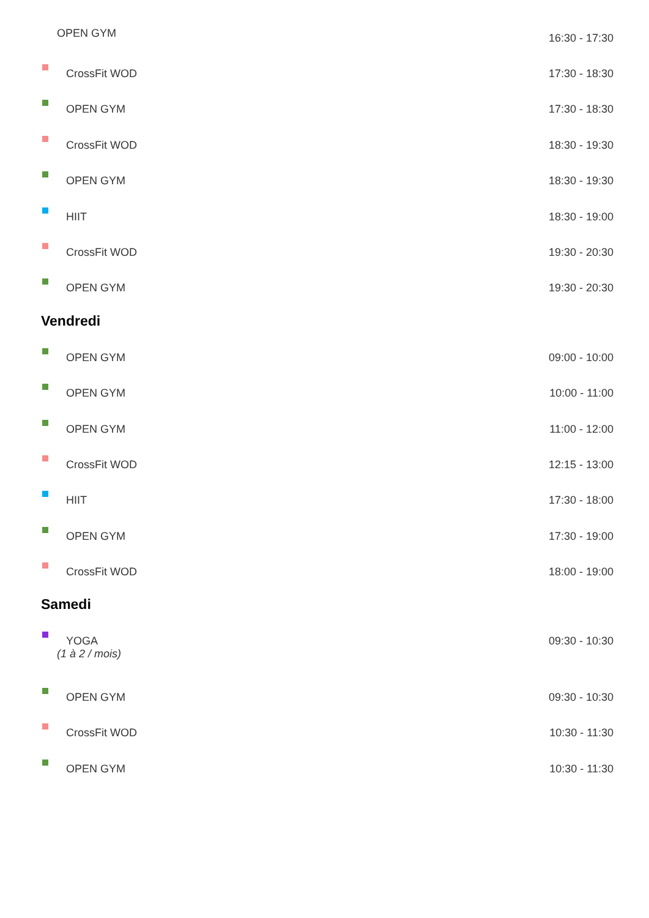OPEN GYM
16:30 - 17:30
CrossFit WOD 17:30 - 18:30
OPEN GYM 17:30 - 18:30
CrossFit WOD 18:30 - 19:30
OPEN GYM 18:30 - 19:30
HIIT 18:30 - 19:00
CrossFit WOD 19:30 - 20:30
OPEN GYM 19:30 - 20:30
Vendredi
OPEN GYM 09:00 - 10:00
OPEN GYM 10:00 - 11:00
OPEN GYM 11:00 - 12:00
CrossFit WOD 12:15 - 13:00
HIIT 17:30 - 18:00
OPEN GYM 17:30 - 19:00
CrossFit WOD 18:00 - 19:00
Samedi
YOGA 09:30 - 10:30
(1 à 2 / mois)
OPEN GYM 09:30 - 10:30
CrossFit WOD 10:30 - 11:30
OPEN GYM 10:30 - 11:30